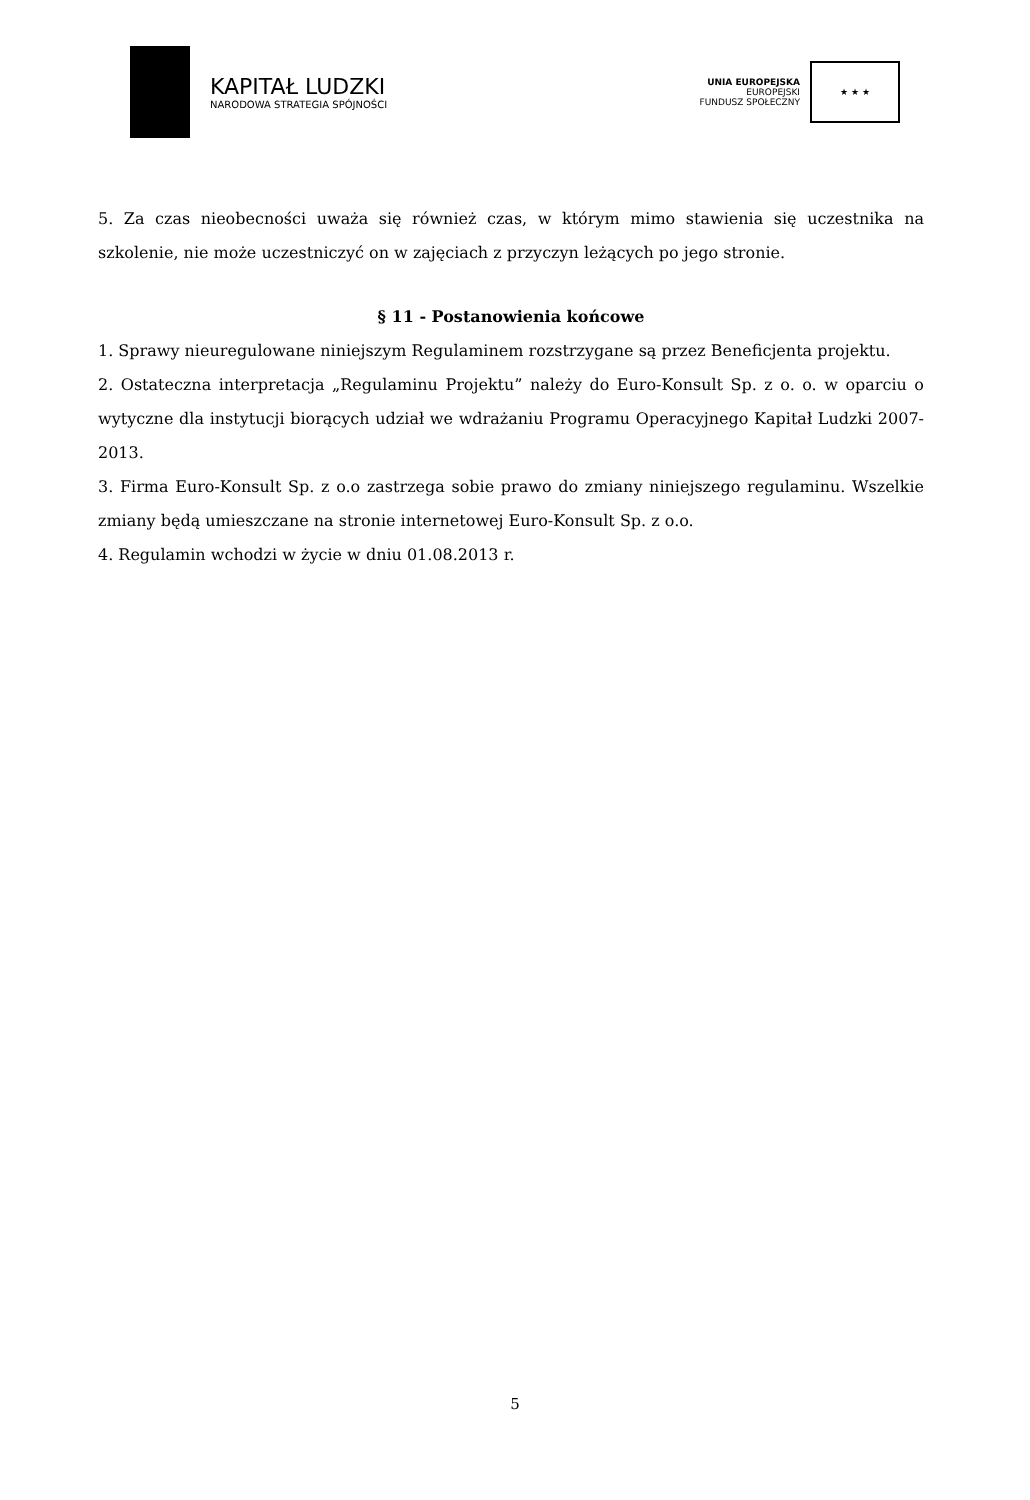KAPITAŁ LUDZKI
NARODOWA STRATEGIA SPÓJNOŚCI
UNIA EUROPEJSKA
EUROPEJSKI
FUNDUSZ SPOŁECZNY
★ ★ ★
5. Za czas nieobecności uważa się również czas, w którym mimo stawienia się uczestnika na szkolenie, nie może uczestniczyć on w zajęciach z przyczyn leżących po jego stronie.
§ 11 - Postanowienia końcowe
1. Sprawy nieuregulowane niniejszym Regulaminem rozstrzygane są przez Beneficjenta projektu.
2. Ostateczna interpretacja „Regulaminu Projektu” należy do Euro-Konsult Sp. z o. o. w oparciu o wytyczne dla instytucji biorących udział we wdrażaniu Programu Operacyjnego Kapitał Ludzki 2007-2013.
3. Firma Euro-Konsult Sp. z o.o zastrzega sobie prawo do zmiany niniejszego regulaminu. Wszelkie zmiany będą umieszczane na stronie internetowej Euro-Konsult Sp. z o.o.
4. Regulamin wchodzi w życie w dniu 01.08.2013 r.
5